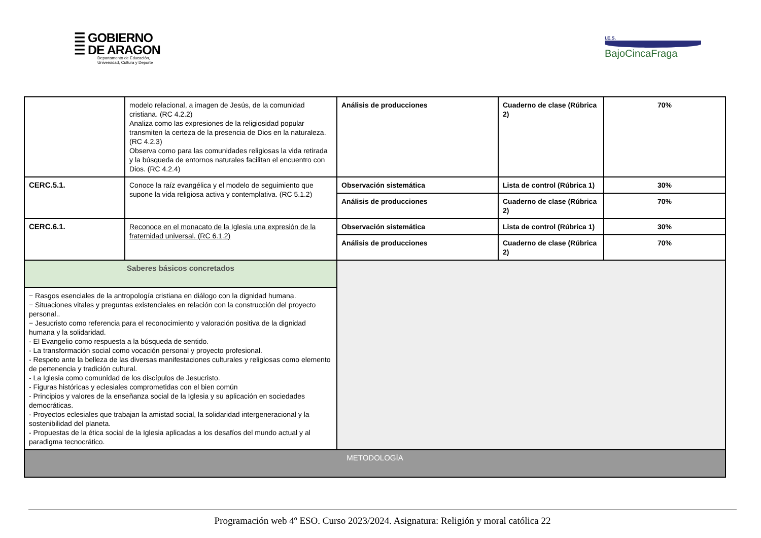☰ GOBIERNO
☰ DE ARAGON
Departamento de Educación,
Universidad, Cultura y Deporte
I.E.S.
BajoCincaFraga
| | modelo relacional, a imagen de Jesús, de la comunidad cristiana. (RC 4.2.2) Analiza como las expresiones de la religiosidad popular transmiten la certeza de la presencia de Dios en la naturaleza. (RC 4.2.3) Observa como para las comunidades religiosas la vida retirada y la búsqueda de entornos naturales facilitan el encuentro con Dios. (RC 4.2.4) | Análisis de producciones | Cuaderno de clase (Rúbrica 2) | 70% |
| CERC.5.1. | Conoce la raíz evangélica y el modelo de seguimiento que supone la vida religiosa activa y contemplativa. (RC 5.1.2) | Observación sistemática | Lista de control (Rúbrica 1) | 30% |
| | | Análisis de producciones | Cuaderno de clase (Rúbrica 2) | 70% |
| CERC.6.1. | Reconoce en el monacato de la Iglesia una expresión de la fraternidad universal. (RC 6.1.2) | Observación sistemática | Lista de control (Rúbrica 1) | 30% |
| | | Análisis de producciones | Cuaderno de clase (Rúbrica 2) | 70% |
| Saberes básicos concretados | | | | |
| − Rasgos esenciales de la antropología cristiana en diálogo con la dignidad humana. − Situaciones vitales y preguntas existenciales en relación con la construcción del proyecto personal.. − Jesucristo como referencia para el reconocimiento y valoración positiva de la dignidad humana y la solidaridad. - El Evangelio como respuesta a la búsqueda de sentido. - La transformación social como vocación personal y proyecto profesional. - Respeto ante la belleza de las diversas manifestaciones culturales y religiosas como elemento de pertenencia y tradición cultural. - La Iglesia como comunidad de los discípulos de Jesucristo. - Figuras históricas y eclesiales comprometidas con el bien común - Principios y valores de la enseñanza social de la Iglesia y su aplicación en sociedades democráticas. - Proyectos eclesiales que trabajan la amistad social, la solidaridad intergeneracional y la sostenibilidad del planeta. - Propuestas de la ética social de la Iglesia aplicadas a los desafíos del mundo actual y al paradigma tecnocrático. | | | | |
| METODOLOGÍA | | | | |
Programación web 4º ESO. Curso 2023/2024. Asignatura: Religión y moral católica 22